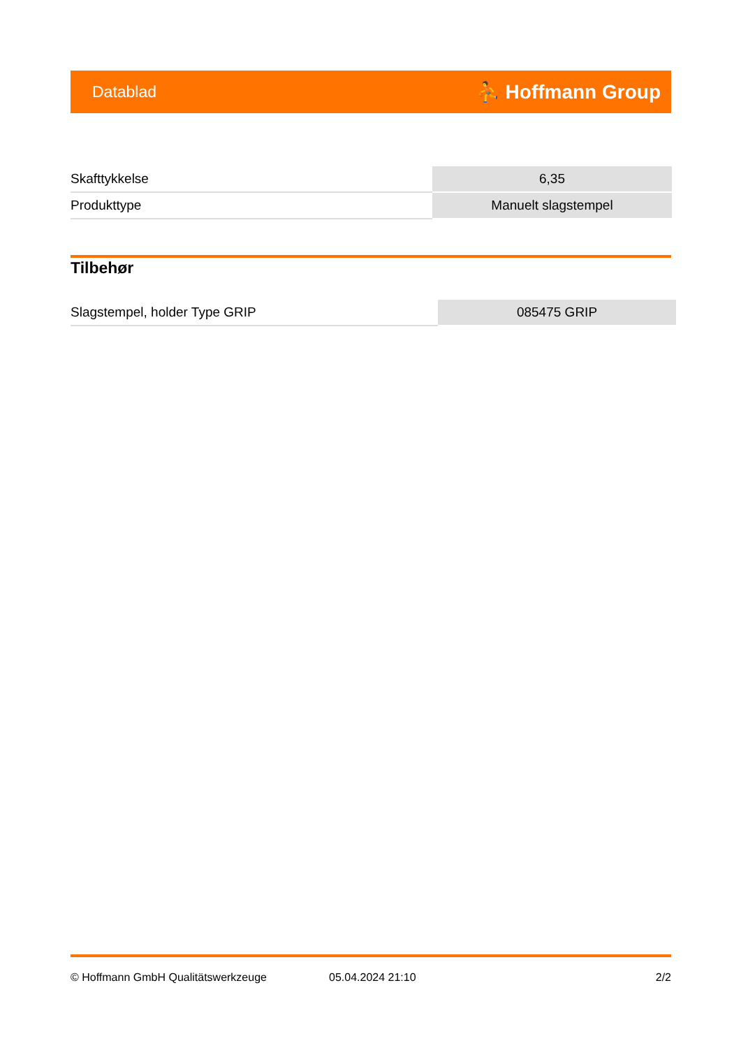Datablad ⛹ Hoffmann Group
| Skafttykkelse | 6,35 |
| Produkttype | Manuelt slagstempel |
Tilbehør
| Slagstempel, holder Type GRIP | 085475 GRIP |
© Hoffmann GmbH Qualitätswerkzeuge 05.04.2024 21:10 2/2